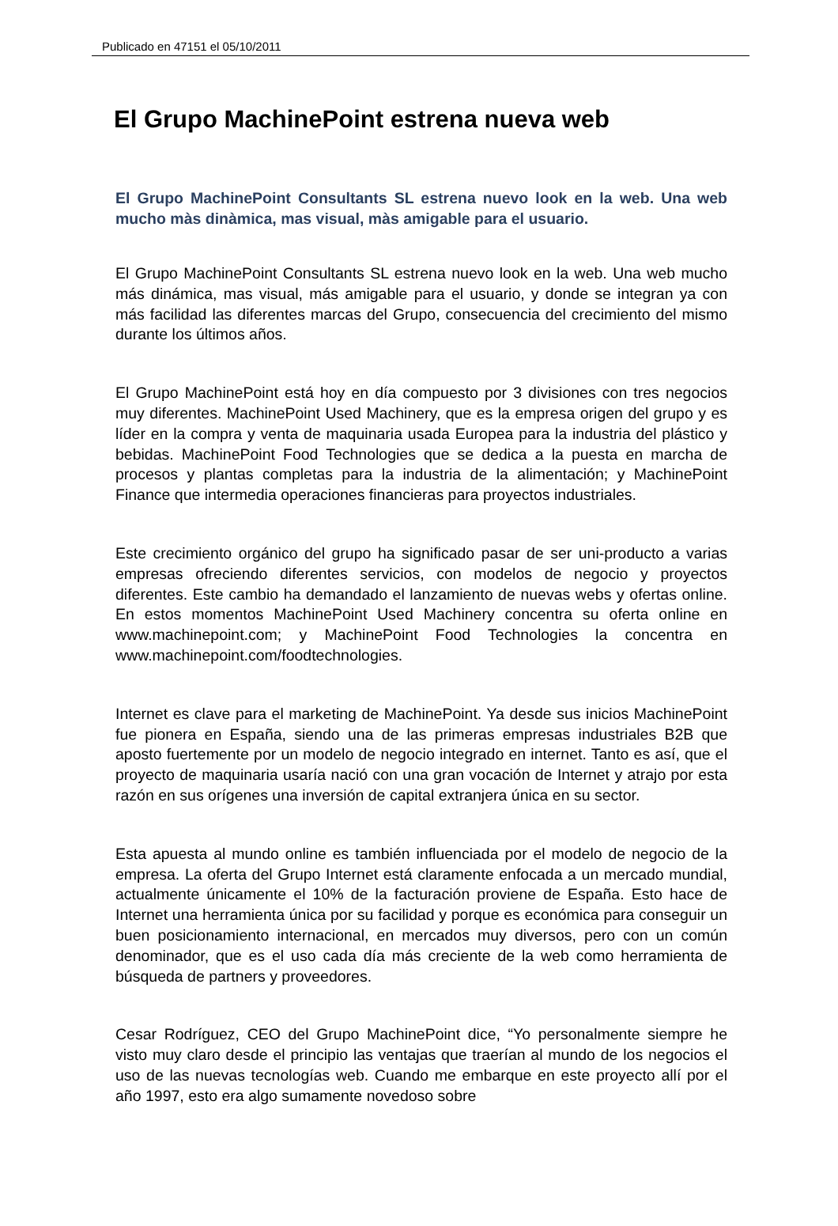Publicado en 47151 el 05/10/2011
El Grupo MachinePoint estrena nueva web
El Grupo MachinePoint Consultants SL estrena nuevo look en la web. Una web mucho màs dinàmica, mas visual, màs amigable para el usuario.
El Grupo MachinePoint Consultants SL estrena nuevo look en la web. Una web mucho más dinámica, mas visual, más amigable para el usuario, y donde se integran ya con más facilidad las diferentes marcas del Grupo, consecuencia del crecimiento del mismo durante los últimos años.
El Grupo MachinePoint está hoy en día compuesto por 3 divisiones con tres negocios muy diferentes. MachinePoint Used Machinery, que es la empresa origen del grupo y es líder en la compra y venta de maquinaria usada Europea para la industria del plástico y bebidas. MachinePoint Food Technologies que se dedica a la puesta en marcha de procesos y plantas completas para la industria de la alimentación; y MachinePoint Finance que intermedia operaciones financieras para proyectos industriales.
Este crecimiento orgánico del grupo ha significado pasar de ser uni-producto a varias empresas ofreciendo diferentes servicios, con modelos de negocio y proyectos diferentes. Este cambio ha demandado el lanzamiento de nuevas webs y ofertas online. En estos momentos MachinePoint Used Machinery concentra su oferta online en www.machinepoint.com; y MachinePoint Food Technologies la concentra en www.machinepoint.com/foodtechnologies.
Internet es clave para el marketing de MachinePoint. Ya desde sus inicios MachinePoint fue pionera en España, siendo una de las primeras empresas industriales B2B que aposto fuertemente por un modelo de negocio integrado en internet. Tanto es así, que el proyecto de maquinaria usaría nació con una gran vocación de Internet y atrajo por esta razón en sus orígenes una inversión de capital extranjera única en su sector.
Esta apuesta al mundo online es también influenciada por el modelo de negocio de la empresa. La oferta del Grupo Internet está claramente enfocada a un mercado mundial, actualmente únicamente el 10% de la facturación proviene de España. Esto hace de Internet una herramienta única por su facilidad y porque es económica para conseguir un buen posicionamiento internacional, en mercados muy diversos, pero con un común denominador, que es el uso cada día más creciente de la web como herramienta de búsqueda de partners y proveedores.
Cesar Rodríguez, CEO del Grupo MachinePoint dice, “Yo personalmente siempre he visto muy claro desde el principio las ventajas que traerían al mundo de los negocios el uso de las nuevas tecnologías web. Cuando me embarque en este proyecto allí por el año 1997, esto era algo sumamente novedoso sobre